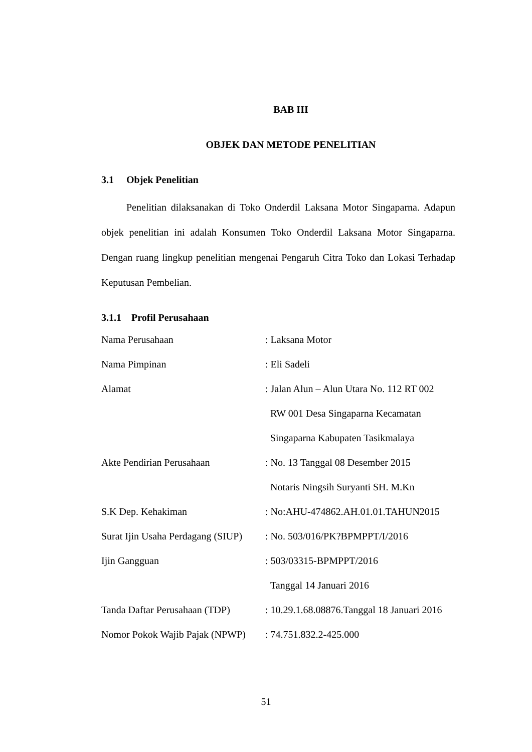BAB III
OBJEK DAN METODE PENELITIAN
3.1 Objek Penelitian
Penelitian dilaksanakan di Toko Onderdil Laksana Motor Singaparna. Adapun objek penelitian ini adalah Konsumen Toko Onderdil Laksana Motor Singaparna. Dengan ruang lingkup penelitian mengenai Pengaruh Citra Toko dan Lokasi Terhadap Keputusan Pembelian.
3.1.1 Profil Perusahaan
| Nama Perusahaan | : Laksana Motor |
| Nama Pimpinan | : Eli Sadeli |
| Alamat | : Jalan Alun – Alun Utara No. 112 RT 002 RW 001 Desa Singaparna Kecamatan Singaparna Kabupaten Tasikmalaya |
| Akte Pendirian Perusahaan | : No. 13 Tanggal 08 Desember 2015 Notaris Ningsih Suryanti SH. M.Kn |
| S.K Dep. Kehakiman | : No:AHU-474862.AH.01.01.TAHUN2015 |
| Surat Ijin Usaha Perdagang (SIUP) | : No. 503/016/PK?BPMPPT/I/2016 |
| Ijin Gangguan | : 503/03315-BPMPPT/2016 Tanggal 14 Januari 2016 |
| Tanda Daftar Perusahaan (TDP) | : 10.29.1.68.08876.Tanggal 18 Januari 2016 |
| Nomor Pokok Wajib Pajak (NPWP) | : 74.751.832.2-425.000 |
51